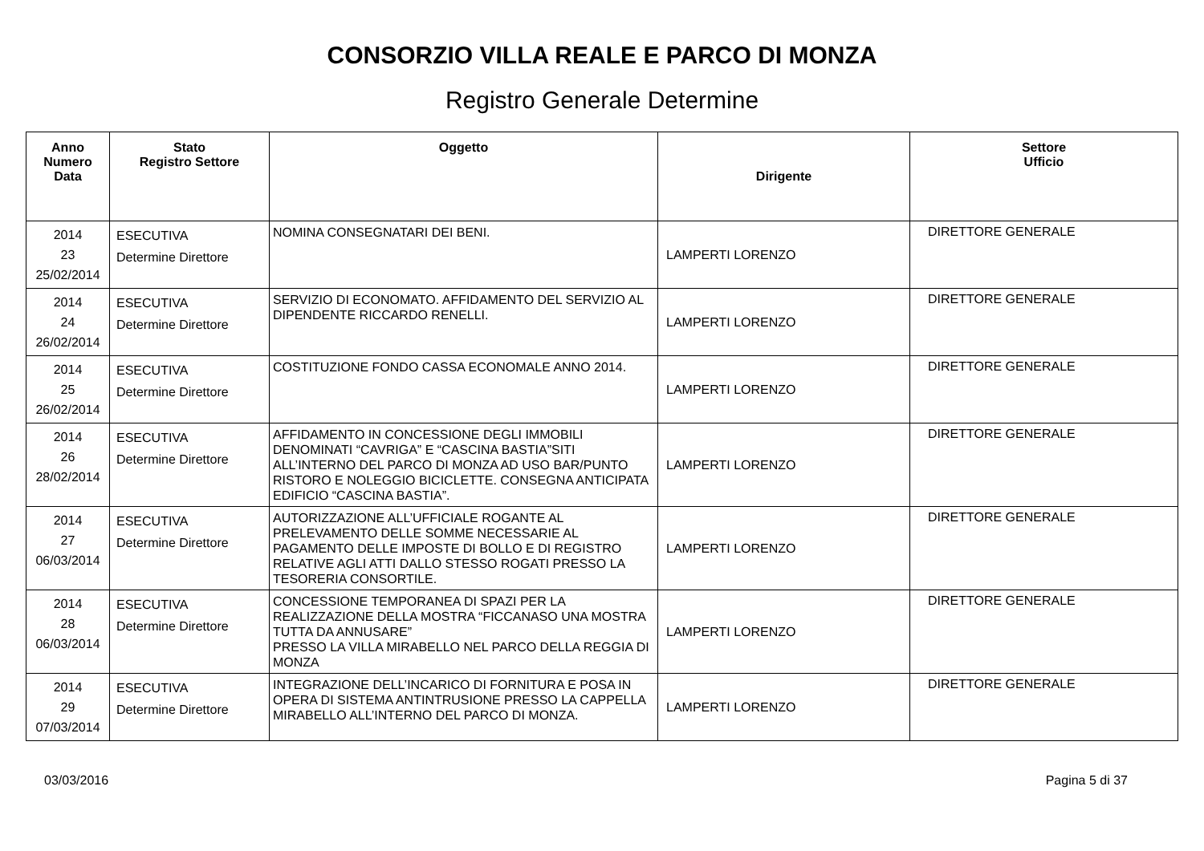CONSORZIO VILLA REALE E PARCO DI MONZA
Registro Generale Determine
| Anno Numero Data | Stato Registro Settore | Oggetto | Dirigente | Settore Ufficio |
| --- | --- | --- | --- | --- |
| 2014 23 25/02/2014 | ESECUTIVA Determine Direttore | NOMINA CONSEGNATARI DEI BENI. | LAMPERTI LORENZO | DIRETTORE GENERALE |
| 2014 24 26/02/2014 | ESECUTIVA Determine Direttore | SERVIZIO DI ECONOMATO. AFFIDAMENTO DEL SERVIZIO AL DIPENDENTE RICCARDO RENELLI. | LAMPERTI LORENZO | DIRETTORE GENERALE |
| 2014 25 26/02/2014 | ESECUTIVA Determine Direttore | COSTITUZIONE FONDO CASSA ECONOMALE ANNO 2014. | LAMPERTI LORENZO | DIRETTORE GENERALE |
| 2014 26 28/02/2014 | ESECUTIVA Determine Direttore | AFFIDAMENTO IN CONCESSIONE DEGLI IMMOBILI DENOMINATI “CAVRIGA” E “CASCINA BASTIA”SITI ALL’INTERNO DEL PARCO DI MONZA AD USO BAR/PUNTO RISTORO E NOLEGGIO BICICLETTE. CONSEGNA ANTICIPATA EDIFICIO “CASCINA BASTIA”. | LAMPERTI LORENZO | DIRETTORE GENERALE |
| 2014 27 06/03/2014 | ESECUTIVA Determine Direttore | AUTORIZZAZIONE ALL’UFFICIALE ROGANTE AL PRELEVAMENTO DELLE SOMME NECESSARIE AL PAGAMENTO DELLE IMPOSTE DI BOLLO E DI REGISTRO RELATIVE AGLI ATTI DALLO STESSO ROGATI PRESSO LA TESORERIA CONSORTILE. | LAMPERTI LORENZO | DIRETTORE GENERALE |
| 2014 28 06/03/2014 | ESECUTIVA Determine Direttore | CONCESSIONE TEMPORANEA DI SPAZI PER LA REALIZZAZIONE DELLA MOSTRA “FICCANASO UNA MOSTRA TUTTA DA ANNUSARE” PRESSO LA VILLA MIRABELLO NEL PARCO DELLA REGGIA DI MONZA | LAMPERTI LORENZO | DIRETTORE GENERALE |
| 2014 29 07/03/2014 | ESECUTIVA Determine Direttore | INTEGRAZIONE DELL’INCARICO DI FORNITURA E POSA IN OPERA DI SISTEMA ANTINTRUSIONE PRESSO LA CAPPELLA MIRABELLO ALL’INTERNO DEL PARCO DI MONZA. | LAMPERTI LORENZO | DIRETTORE GENERALE |
03/03/2016 Pagina 5 di 37